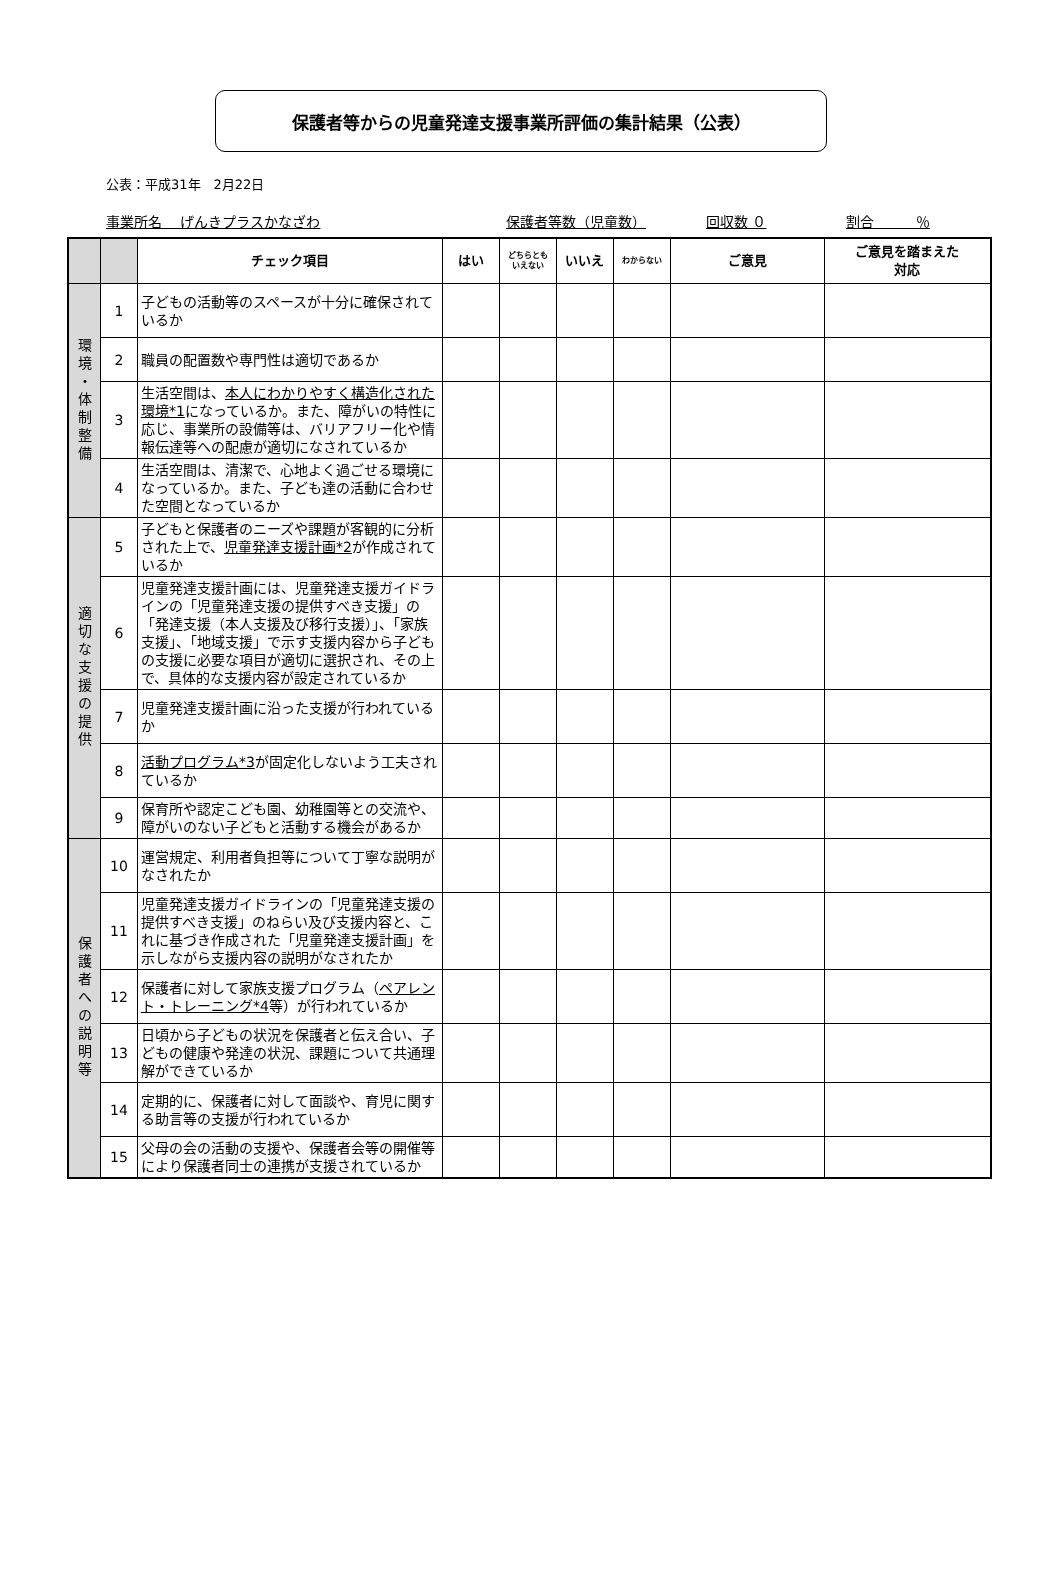保護者等からの児童発達支援事業所評価の集計結果（公表）
公表：平成31年　2月22日
事業所名　 げんきプラスかなざわ 保護者等数（児童数） 回収数 ０ 割合　　　％
| | | チェック項目 | はい | どちらとも いえない | いいえ | わからない | ご意見 | ご意見を踏まえた 対応 |
| --- | --- | --- | --- | --- | --- | --- | --- | --- |
| 環境・体制整備 | 1 | 子どもの活動等のスペースが十分に確保されているか | | | | | | |
| | 2 | 職員の配置数や専門性は適切であるか | | | | | | |
| | 3 | 生活空間は、 本人にわかりやすく構造化された環境*1 になっているか。また、障がいの特性に応じ、事業所の設備等は、バリアフリー化や情報伝達等への配慮が適切になされているか | | | | | | |
| | 4 | 生活空間は、清潔で、心地よく過ごせる環境になっているか。また、子ども達の活動に合わせた空間となっているか | | | | | | |
| 適切な支援の提供 | 5 | 子どもと保護者のニーズや課題が客観的に分析された上で、 児童発達支援計画*2 が作成されているか | | | | | | |
| | 6 | 児童発達支援計画には、児童発達支援ガイドラインの「児童発達支援の提供すべき支援」の「発達支援（本人支援及び移行支援）」、「家族支援」、「地域支援」で示す支援内容から子どもの支援に必要な項目が適切に選択され、その上で、具体的な支援内容が設定されているか | | | | | | |
| | 7 | 児童発達支援計画に沿った支援が行われているか | | | | | | |
| | 8 | 活動プログラム*3 が固定化しないよう工夫されているか | | | | | | |
| | 9 | 保育所や認定こども園、幼稚園等との交流や、障がいのない子どもと活動する機会があるか | | | | | | |
| 保護者への説明等 | 10 | 運営規定、利用者負担等について丁寧な説明がなされたか | | | | | | |
| | 11 | 児童発達支援ガイドラインの「児童発達支援の提供すべき支援」のねらい及び支援内容と、これに基づき作成された「児童発達支援計画」を示しながら支援内容の説明がなされたか | | | | | | |
| | 12 | 保護者に対して家族支援プログラム（ ペアレント・トレーニング*4 等）が行われているか | | | | | | |
| | 13 | 日頃から子どもの状況を保護者と伝え合い、子どもの健康や発達の状況、課題について共通理解ができているか | | | | | | |
| | 14 | 定期的に、保護者に対して面談や、育児に関する助言等の支援が行われているか | | | | | | |
| | 15 | 父母の会の活動の支援や、保護者会等の開催等により保護者同士の連携が支援されているか | | | | | | |